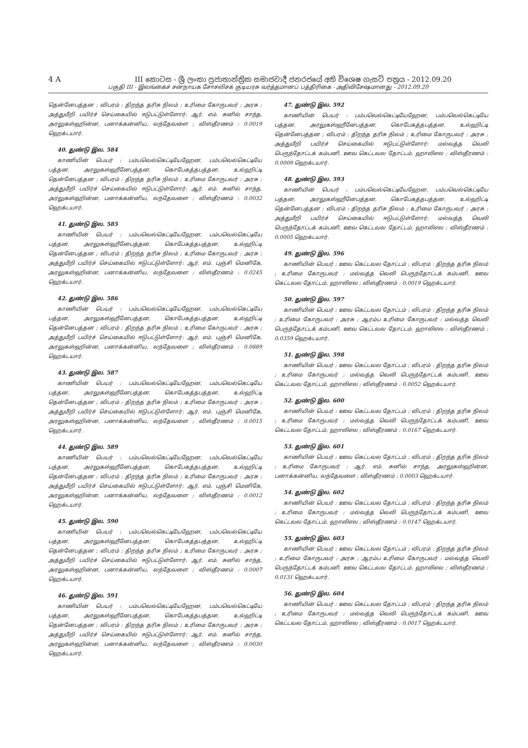4 A III කොටස - ශ්‍රී ලංකා ප්‍රජාතාන්ත්‍රික සමාජවාදී ජනරජයේ අති විශෙෂ ගැසට් පත්‍රය - 2012.09.20
பகுதி III - இலங்கைச் சனநாயக சோசலிசக் குடியரசு வர்த்தமானப் பத்திரிகை - அதிவிசேஷமானது - 2012.09.20
தென்னேபத்தன ; விபரம் : திறந்த தரிசு நிலம் ; உரிமை கோருபவர் : அரசு ; அத்துமீறி பயிர்ச் செய்கையில் ஈடுபட்டுள்ளோர்: ஆர். எம். சுனில் சாந்த, அரலுகஸ்ஹின்ன, பனாக்கன்னிய, லந்தேவளை ; விஸ்தீரணம் : 0.0019 ஹெக்டயார்.
40. துண்டு இல. 584
காணியின் பெயர் : பம்பவெல்கெட்டியேஹேன, பம்பவெல்கெட்டியே பத்தன, அரலுகஸ்ஹீனேபத்தன, கொபேகத்தபத்தன, உல்ஹிட்டி தென்னேபத்தன ; விபரம் : திறந்த தரிசு நிலம் ; உரிமை கோருபவர் : அரசு ; அத்துமீறி பயிர்ச் செய்கையில் ஈடுபட்டுள்ளோர்: ஆர். எம். சுனில் சாந்த, அரலுகஸ்ஹின்ன, பனாக்கன்னிய, லந்தேவளை ; விஸ்தீரணம் : 0.0032 ஹெக்டயார்.
41. துண்டு இல. 585
காணியின் பெயர் : பம்பவெல்கெட்டியேஹேன, பம்பவெல்கெட்டியே பத்தன, அரலுகஸ்ஹீனேபத்தன, கொபேகத்தபத்தன, உல்ஹிட்டி தென்னேபத்தன ; விபரம் : திறந்த தரிசு நிலம் ; உரிமை கோருபவர் : அரசு ; அத்துமீறி பயிர்ச் செய்கையில் ஈடுபட்டுள்ளோர்: ஆர். எம். புஞ்சி மெனிகே, அரலுகஸ்ஹின்ன, பனாக்கன்னிய, லந்தேவளை ; விஸ்தீரணம் : 0.0245 ஹெக்டயார்.
42. துண்டு இல. 586
காணியின் பெயர் : பம்பவெல்கெட்டியேஹேன, பம்பவெல்கெட்டியே பத்தன, அரலுகஸ்ஹீனேபத்தன, கொபேகத்தபத்தன, உல்ஹிட்டி தென்னேபத்தன ; விபரம் : திறந்த தரிசு நிலம் ; உரிமை கோருபவர் : அரசு ; அத்துமீறி பயிர்ச் செய்கையில் ஈடுபட்டுள்ளோர்: ஆர். எம். புஞ்சி மெனிகே, அரலுகஸ்ஹின்ன, பனாக்கன்னிய, லந்தேவளை ; விஸ்தீரணம் : 0.0889 ஹெக்டயார்.
43. துண்டு இல. 587
காணியின் பெயர் : பம்பவெல்கெட்டியேஹேன, பம்பவெல்கெட்டியே பத்தன, அரலுகஸ்ஹீனேபத்தன, கொபேகத்தபத்தன, உல்ஹிட்டி தென்னேபத்தன ; விபரம் : திறந்த தரிசு நிலம் ; உரிமை கோருபவர் : அரசு ; அத்துமீறி பயிர்ச் செய்கையில் ஈடுபட்டுள்ளோர்: ஆர். எம். புஞ்சி மெனிகே, அரலுகஸ்ஹின்ன, பனாக்கன்னிய, லந்தேவளை ; விஸ்தீரணம் : 0.0015 ஹெக்டயார்.
44. துண்டு இல. 589
காணியின் பெயர் : பம்பவெல்கெட்டியேஹேன, பம்பவெல்கெட்டியே பத்தன, அரலுகஸ்ஹீனேபத்தன, கொபேகத்தபத்தன, உல்ஹிட்டி தென்னேபத்தன ; விபரம் : திறந்த தரிசு நிலம் ; உரிமை கோருபவர் : அரசு ; அத்துமீறி பயிர்ச் செய்கையில் ஈடுபட்டுள்ளோர்: ஆர். எம். புஞ்சி மெனிகே, அரலுகஸ்ஹின்ன, பனாக்கன்னிய, லந்தேவளை ; விஸ்தீரணம் : 0.0012 ஹெக்டயார்.
45. துண்டு இல. 590
காணியின் பெயர் : பம்பவெல்கெட்டியேஹேன, பம்பவெல்கெட்டியே பத்தன, அரலுகஸ்ஹீனேபத்தன, கொபேகத்தபத்தன, உல்ஹிட்டி தென்னேபத்தன ; விபரம் : திறந்த தரிசு நிலம் ; உரிமை கோருபவர் : அரசு ; அத்துமீறி பயிர்ச் செய்கையில் ஈடுபட்டுள்ளோர்: ஆர். எம். சுனில் சாந்த, அரலுகஸ்ஹின்ன, பனாக்கன்னிய, லந்தேவளை ; விஸ்தீரணம் : 0.0007 ஹெக்டயார்.
46. துண்டு இல. 591
காணியின் பெயர் : பம்பவெல்கெட்டியேஹேன, பம்பவெல்கெட்டியே பத்தன, அரலுகஸ்ஹீனேபத்தன, கொபேகத்தபத்தன, உல்ஹிட்டி தென்னேபத்தன ; விபரம் : திறந்த தரிசு நிலம் ; உரிமை கோருபவர் : அரசு ; அத்துமீறி பயிர்ச் செய்கையில் ஈடுபட்டுள்ளோர்: ஆர். எம். சுனில் சாந்த, அரலுகஸ்ஹின்ன, பனாக்கன்னிய, லந்தேவளை ; விஸ்தீரணம் : 0.0030 ஹெக்டயார்.
47. துண்டு இல. 592
காணியின் பெயர் : பம்பவெல்கெட்டியேஹேன, பம்பவெல்கெட்டியே பத்தன, அரலுகஸ்ஹீனேபத்தன, கொபேகத்தபத்தன, உல்ஹிட்டி தென்னேபத்தன ; விபரம் : திறந்த தரிசு நிலம் ; உரிமை கோருபவர் : அரசு ; அத்துமீறி பயிர்ச் செய்கையில் ஈடுபட்டுள்ளோர்: மல்வத்த வெலி பெருந்தோட்டக் கம்பனி, ஊவ கெட்டவல தோட்டம், ஹாலிஎல ; விஸ்தீரணம் : 0.0009 ஹெக்டயார்.
48. துண்டு இல. 593
காணியின் பெயர் : பம்பவெல்கெட்டியேஹேன, பம்பவெல்கெட்டியே பத்தன, அரலுகஸ்ஹீனேபத்தன, கொபேகத்தபத்தன, உல்ஹிட்டி தென்னேபத்தன ; விபரம் : திறந்த தரிசு நிலம் ; உரிமை கோருபவர் : அரசு ; அத்துமீறி பயிர்ச் செய்கையில் ஈடுபட்டுள்ளோர்: மல்வத்த வெலி பெருந்தோட்டக் கம்பனி, ஊவ கெட்டவல தோட்டம், ஹாலிஎல ; விஸ்தீரணம் : 0.0005 ஹெக்டயார்.
49. துண்டு இல. 596
காணியின் பெயர் : ஊவ கெட்டவல தோட்டம் ; விபரம் : திறந்த தரிசு நிலம் ; உரிமை கோருபவர் : மல்வத்த வெலி பெருந்தோட்டக் கம்பனி, ஊவ கெட்டவல தோட்டம், ஹாலிஎல ; விஸ்தீரணம் : 0.0019 ஹெக்டயார்.
50. துண்டு இல. 597
காணியின் பெயர் : ஊவ கெட்டவல தோட்டம் ; விபரம் : திறந்த தரிசு நிலம் ; உரிமை கோருபவர் : அரசு ; ஆரம்ப உரிமை கோருபவர் : மல்வத்த வெலி பெருந்தோட்டக் கம்பனி, ஊவ கெட்டவல தோட்டம், ஹாலிஎல ; விஸ்தீரணம் : 0.0359 ஹெக்டயார்.
51. துண்டு இல. 598
காணியின் பெயர் : ஊவ கெட்டவல தோட்டம் ; விபரம் : திறந்த தரிசு நிலம் ; உரிமை கோருபவர் : மல்வத்த வெலி பெருந்தோட்டக் கம்பனி, ஊவ கெட்டவல தோட்டம், ஹாலிஎல ; விஸ்தீரணம் : 0.0052 ஹெக்டயார்.
52. துண்டு இல. 600
காணியின் பெயர் : ஊவ கெட்டவல தோட்டம் ; விபரம் : திறந்த தரிசு நிலம் ; உரிமை கோருபவர் : மல்வத்த வெலி பெருந்தோட்டக் கம்பனி, ஊவ கெட்டவல தோட்டம், ஹாலிஎல ; விஸ்தீரணம் : 0.0167 ஹெக்டயார்.
53. துண்டு இல. 601
காணியின் பெயர் : ஊவ கெட்டவல தோட்டம் ; விபரம் : திறந்த தரிசு நிலம் ; உரிமை கோருபவர் : ஆர். எம். சுனில் சாந்த, அரலுகஸ்ஹின்ன, பனாக்கன்னிய, லந்தேவளை ; விஸ்தீரணம் : 0.0003 ஹெக்டயார்.
54. துண்டு இல. 602
காணியின் பெயர் : ஊவ கெட்டவல தோட்டம் ; விபரம் : திறந்த தரிசு நிலம் ; உரிமை கோருபவர் : மல்வத்த வெலி பெருந்தோட்டக் கம்பனி, ஊவ கெட்டவல தோட்டம், ஹாலிஎல ; விஸ்தீரணம் : 0.0147 ஹெக்டயார்.
55. துண்டு இல. 603
காணியின் பெயர் : ஊவ கெட்டவல தோட்டம் ; விபரம் : திறந்த தரிசு நிலம் ; உரிமை கோருபவர் : அரசு ; ஆரம்ப உரிமை கோருபவர் : மல்வத்த வெலி பெருந்தோட்டக் கம்பனி, ஊவ கெட்டவல தோட்டம், ஹாலிஎல ; விஸ்தீரணம் : 0.0131 ஹெக்டயார்.
56. துண்டு இல. 604
காணியின் பெயர் : ஊவ கெட்டவல தோட்டம் ; விபரம் : திறந்த தரிசு நிலம் ; உரிமை கோருபவர் : மல்வத்த வெலி பெருந்தோட்டக் கம்பனி, ஊவ கெட்டவல தோட்டம், ஹாலிஎல ; விஸ்தீரணம் : 0.0017 ஹெக்டயார்.